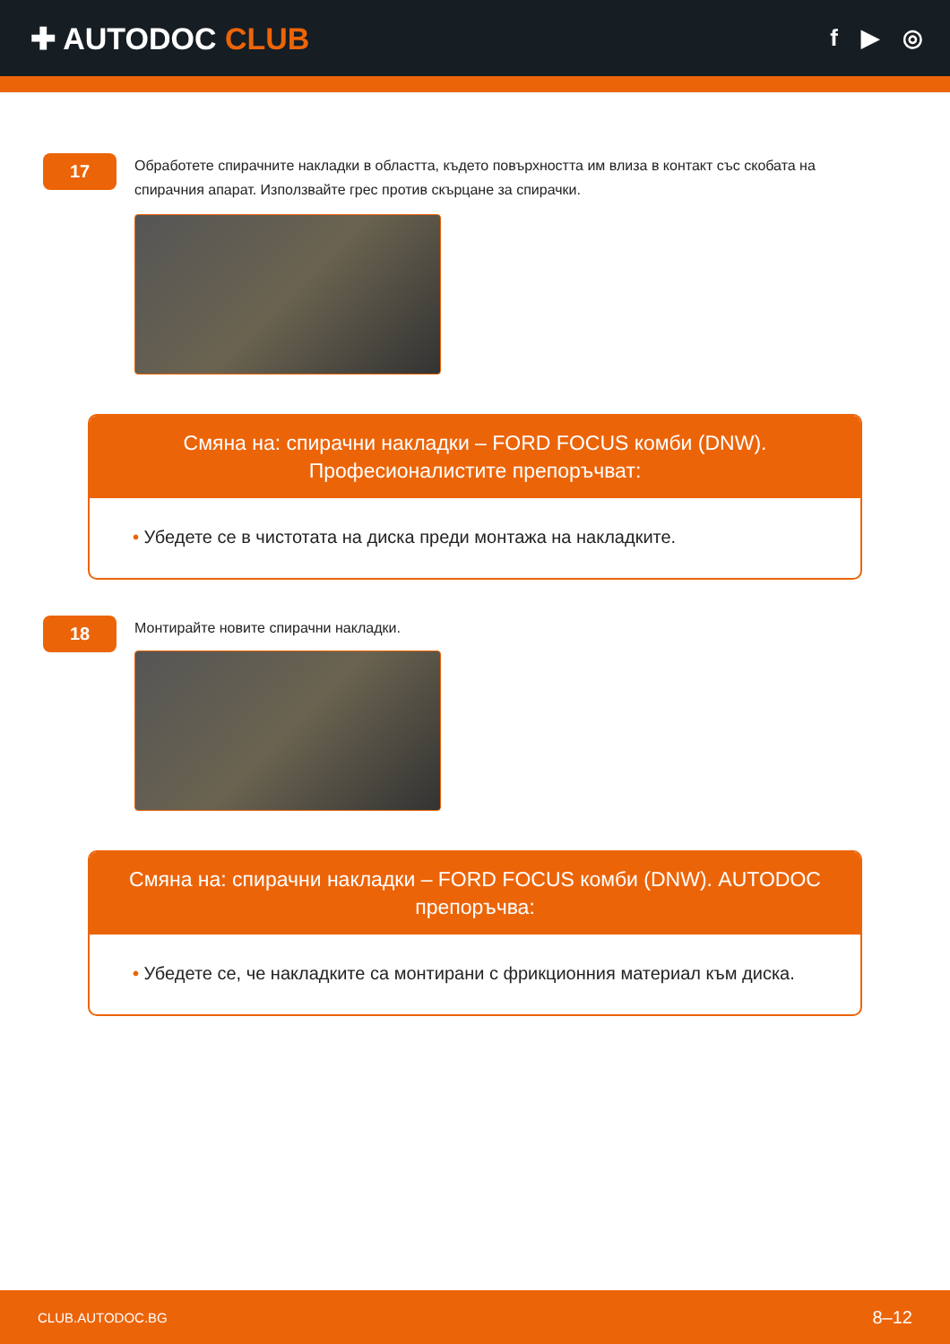✚ AUTODOC CLUB
f ▶ ◎
17
Обработете спирачните накладки в областта, където повърхността им влиза в контакт със скобата на спирачния апарат. Използвайте грес против скърцане за спирачки.
Смяна на: спирачни накладки – FORD FOCUS комби (DNW). Професионалистите препоръчват:
• Убедете се в чистотата на диска преди монтажа на накладките.
18
Монтирайте новите спирачни накладки.
Смяна на: спирачни накладки – FORD FOCUS комби (DNW). AUTODOC препоръчва:
• Убедете се, че накладките са монтирани с фрикционния материал към диска.
CLUB.AUTODOC.BG 8–12